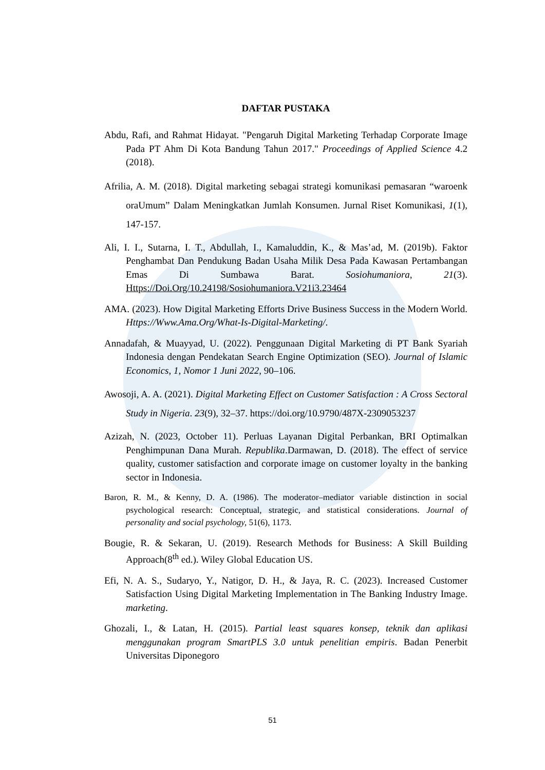DAFTAR PUSTAKA
Abdu, Rafi, and Rahmat Hidayat. "Pengaruh Digital Marketing Terhadap Corporate Image Pada PT Ahm Di Kota Bandung Tahun 2017." Proceedings of Applied Science 4.2 (2018).
Afrilia, A. M. (2018). Digital marketing sebagai strategi komunikasi pemasaran “waroenk oraUmum” Dalam Meningkatkan Jumlah Konsumen. Jurnal Riset Komunikasi, 1(1), 147-157.
Ali, I. I., Sutarna, I. T., Abdullah, I., Kamaluddin, K., & Mas’ad, M. (2019b). Faktor Penghambat Dan Pendukung Badan Usaha Milik Desa Pada Kawasan Pertambangan Emas Di Sumbawa Barat. Sosiohumaniora, 21(3). Https://Doi.Org/10.24198/Sosiohumaniora.V21i3.23464
AMA. (2023). How Digital Marketing Efforts Drive Business Success in the Modern World. Https://Www.Ama.Org/What-Is-Digital-Marketing/.
Annadafah, & Muayyad, U. (2022). Penggunaan Digital Marketing di PT Bank Syariah Indonesia dengan Pendekatan Search Engine Optimization (SEO). Journal of Islamic Economics, 1, Nomor 1 Juni 2022, 90–106.
Awosoji, A. A. (2021). Digital Marketing Effect on Customer Satisfaction : A Cross Sectoral Study in Nigeria. 23(9), 32–37. https://doi.org/10.9790/487X-2309053237
Azizah, N. (2023, October 11). Perluas Layanan Digital Perbankan, BRI Optimalkan Penghimpunan Dana Murah. Republika.Darmawan, D. (2018). The effect of service quality, customer satisfaction and corporate image on customer loyalty in the banking sector in Indonesia.
Baron, R. M., & Kenny, D. A. (1986). The moderator–mediator variable distinction in social psychological research: Conceptual, strategic, and statistical considerations. Journal of personality and social psychology, 51(6), 1173.
Bougie, R. & Sekaran, U. (2019). Research Methods for Business: A Skill Building Approach(8<sup>th</sup> ed.). Wiley Global Education US.
Efi, N. A. S., Sudaryo, Y., Natigor, D. H., & Jaya, R. C. (2023). Increased Customer Satisfaction Using Digital Marketing Implementation in The Banking Industry Image. marketing.
Ghozali, I., & Latan, H. (2015). Partial least squares konsep, teknik dan aplikasi menggunakan program SmartPLS 3.0 untuk penelitian empiris. Badan Penerbit Universitas Diponegoro
51